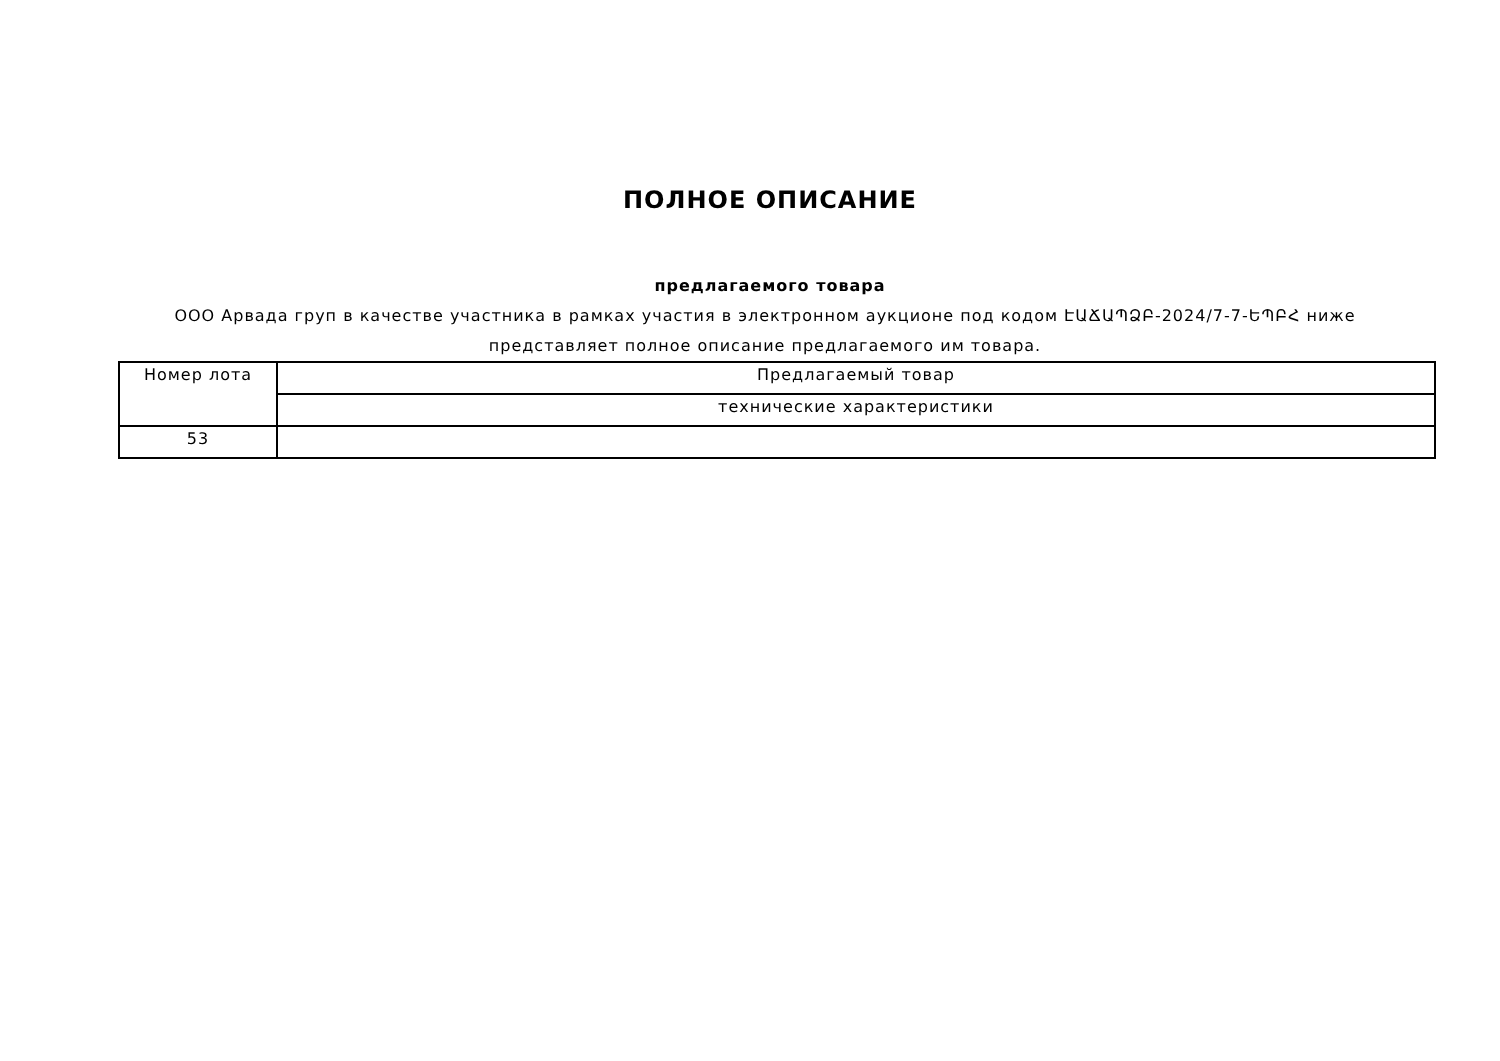ПОЛНОЕ ОПИСАНИЕ
предлагаемого товара
ООО Арвада груп в качестве участника в рамках участия в электронном аукционе под кодом ԷԱՃԱՊՁԲ-2024/7-7-ԵՊԲՀ ниже представляет полное описание предлагаемого им товара.
| Номер лота | Предлагаемый товар |
| --- | --- |
| | технические характеристики |
| 53 | |